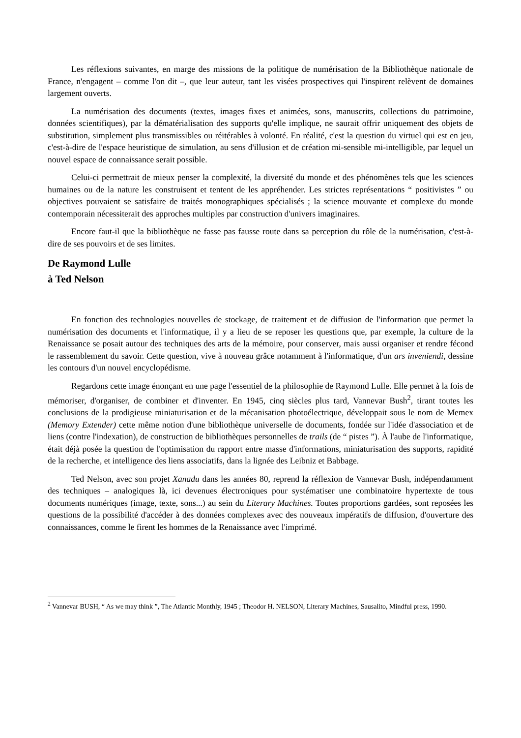Les réflexions suivantes, en marge des missions de la politique de numérisation de la Bibliothèque nationale de France, n'engagent – comme l'on dit –, que leur auteur, tant les visées prospectives qui l'inspirent relèvent de domaines largement ouverts.
La numérisation des documents (textes, images fixes et animées, sons, manuscrits, collections du patrimoine, données scientifiques), par la dématérialisation des supports qu'elle implique, ne saurait offrir uniquement des objets de substitution, simplement plus transmissibles ou réitérables à volonté. En réalité, c'est la question du virtuel qui est en jeu, c'est-à-dire de l'espace heuristique de simulation, au sens d'illusion et de création mi-sensible mi-intelligible, par lequel un nouvel espace de connaissance serait possible.
Celui-ci permettrait de mieux penser la complexité, la diversité du monde et des phénomènes tels que les sciences humaines ou de la nature les construisent et tentent de les appréhender. Les strictes représentations “ positivistes ” ou objectives pouvaient se satisfaire de traités monographiques spécialisés ; la science mouvante et complexe du monde contemporain nécessiterait des approches multiples par construction d'univers imaginaires.
Encore faut-il que la bibliothèque ne fasse pas fausse route dans sa perception du rôle de la numérisation, c'est-à-dire de ses pouvoirs et de ses limites.
De Raymond Lulle
à Ted Nelson
En fonction des technologies nouvelles de stockage, de traitement et de diffusion de l'information que permet la numérisation des documents et l'informatique, il y a lieu de se reposer les questions que, par exemple, la culture de la Renaissance se posait autour des techniques des arts de la mémoire, pour conserver, mais aussi organiser et rendre fécond le rassemblement du savoir. Cette question, vive à nouveau grâce notamment à l'informatique, d'un ars inveniendi, dessine les contours d'un nouvel encyclopédisme.
Regardons cette image énonçant en une page l'essentiel de la philosophie de Raymond Lulle. Elle permet à la fois de mémoriser, d'organiser, de combiner et d'inventer. En 1945, cinq siècles plus tard, Vannevar Bush<sup>2</sup>, tirant toutes les conclusions de la prodigieuse miniaturisation et de la mécanisation photoélectrique, développait sous le nom de Memex (Memory Extender) cette même notion d'une bibliothèque universelle de documents, fondée sur l'idée d'association et de liens (contre l'indexation), de construction de bibliothèques personnelles de trails (de “ pistes ”). À l'aube de l'informatique, était déjà posée la question de l'optimisation du rapport entre masse d'informations, miniaturisation des supports, rapidité de la recherche, et intelligence des liens associatifs, dans la lignée des Leibniz et Babbage.
Ted Nelson, avec son projet Xanadu dans les années 80, reprend la réflexion de Vannevar Bush, indépendamment des techniques – analogiques là, ici devenues électroniques pour systématiser une combinatoire hypertexte de tous documents numériques (image, texte, sons...) au sein du Literary Machines. Toutes proportions gardées, sont reposées les questions de la possibilité d'accéder à des données complexes avec des nouveaux impératifs de diffusion, d'ouverture des connaissances, comme le firent les hommes de la Renaissance avec l'imprimé.
<sup>2</sup> Vannevar BUSH, “ As we may think ”, The Atlantic Monthly, 1945 ; Theodor H. NELSON, Literary Machines, Sausalito, Mindful press, 1990.